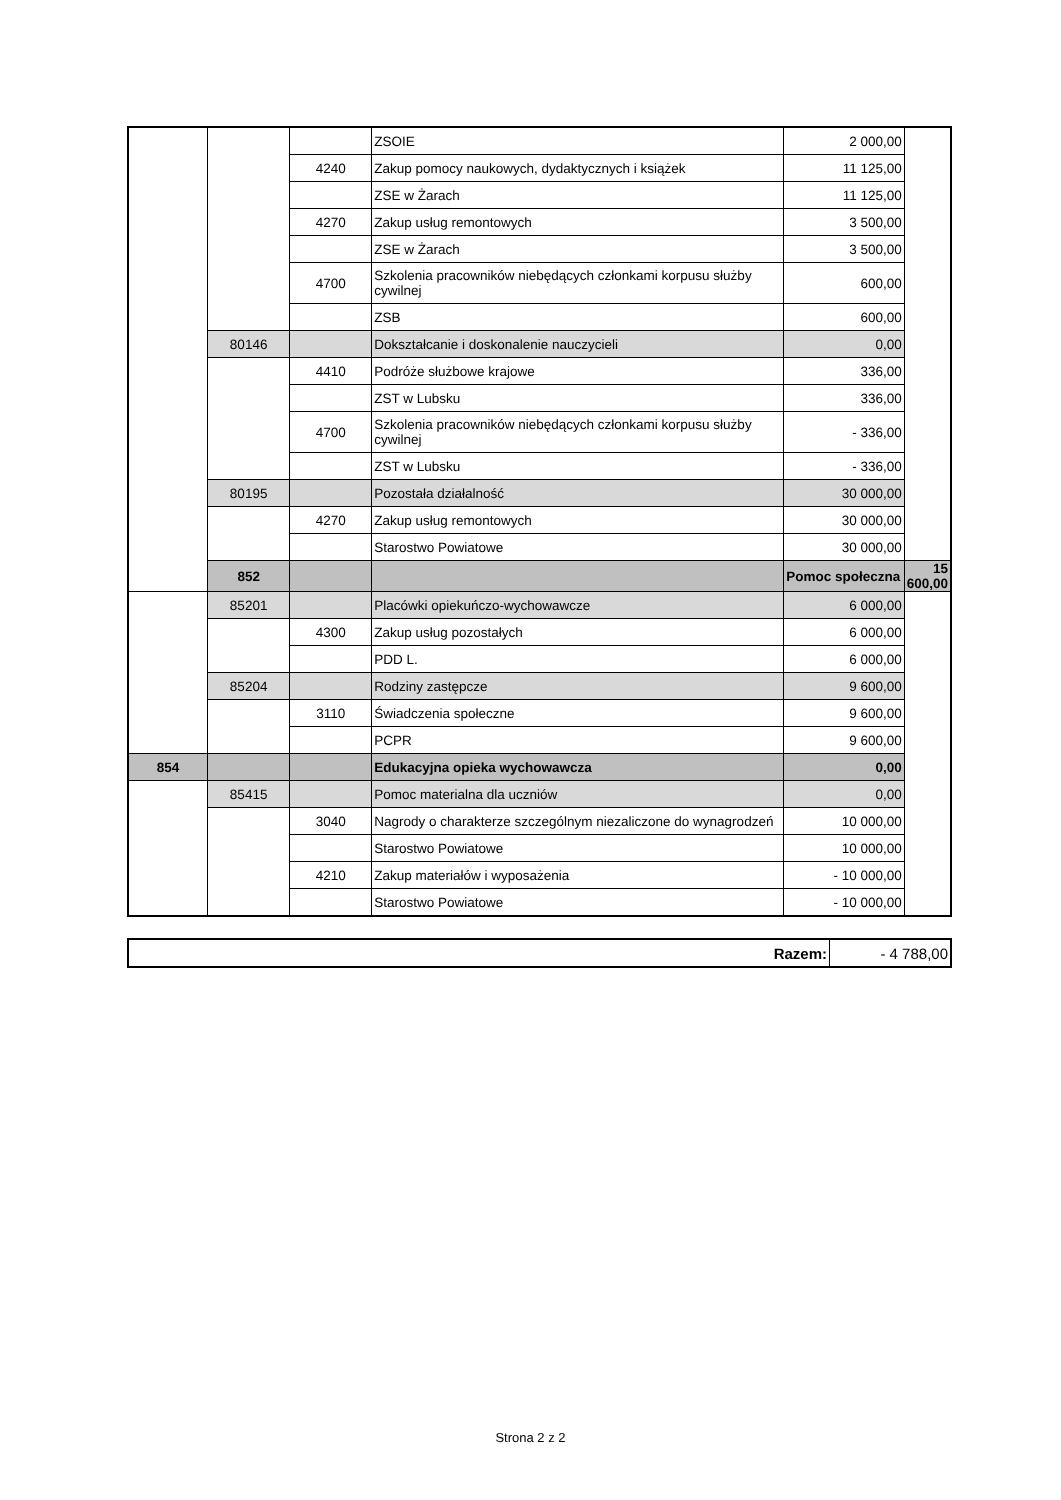| | | | ZSOIE | 2 000,00 | |
| | | 4240 | Zakup pomocy naukowych, dydaktycznych i książek | 11 125,00 | |
| | | | ZSE w Żarach | 11 125,00 | |
| | | 4270 | Zakup usług remontowych | 3 500,00 | |
| | | | ZSE w Żarach | 3 500,00 | |
| | | 4700 | Szkolenia pracowników niebędących członkami korpusu służby cywilnej | 600,00 | |
| | | | ZSB | 600,00 | |
| | 80146 | | Dokształcanie i doskonalenie nauczycieli | 0,00 | |
| | | 4410 | Podróże służbowe krajowe | 336,00 | |
| | | | ZST w Lubsku | 336,00 | |
| | | 4700 | Szkolenia pracowników niebędących członkami korpusu służby cywilnej | - 336,00 | |
| | | | ZST w Lubsku | - 336,00 | |
| | 80195 | | Pozostała działalność | 30 000,00 | |
| | | 4270 | Zakup usług remontowych | 30 000,00 | |
| | | | Starostwo Powiatowe | 30 000,00 | |
| | 852 | | | Pomoc społeczna | 15 600,00 |
| | 85201 | | Placówki opiekuńczo-wychowawcze | 6 000,00 | |
| | | 4300 | Zakup usług pozostałych | 6 000,00 | |
| | | | PDD L. | 6 000,00 | |
| | 85204 | | Rodziny zastępcze | 9 600,00 | |
| | | 3110 | Świadczenia społeczne | 9 600,00 | |
| | | | PCPR | 9 600,00 | |
| 854 | | | Edukacyjna opieka wychowawcza | 0,00 | |
| | 85415 | | Pomoc materialna dla uczniów | 0,00 | |
| | | 3040 | Nagrody o charakterze szczególnym niezaliczone do wynagrodzeń | 10 000,00 | |
| | | | Starostwo Powiatowe | 10 000,00 | |
| | | 4210 | Zakup materiałów i wyposażenia | - 10 000,00 | |
| | | | Starostwo Powiatowe | - 10 000,00 | |
| Razem: | - 4 788,00 |
Strona 2 z 2